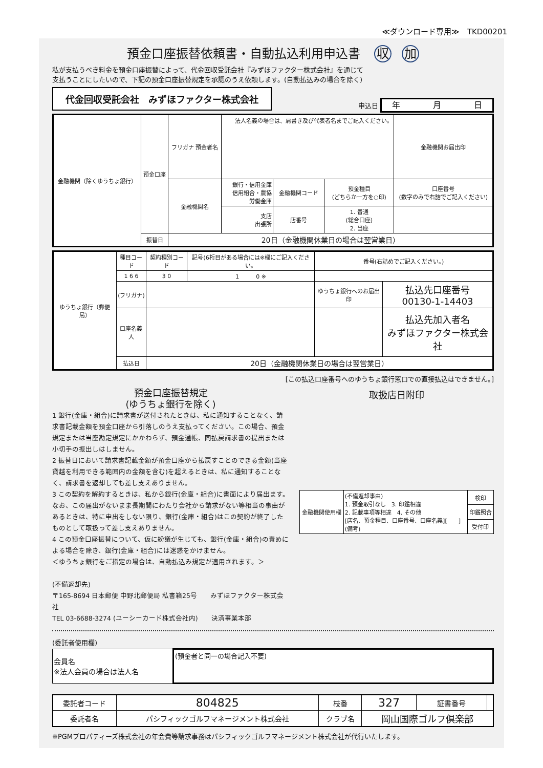≪ダウンロード専用≫　TKD00201
預金口座振替依頼書・自動払込利用申込書 収 加
私が支払うべき料金を預金口座振替によって、代金回収受託会社『みずほファクター株式会社』を通じて
支払うことにしたいので、下記の預金口座振替規定を承認のうえ依頼します。(自動払込みの場合を除く)
代金回収受託会社　みずほファクター株式会社
申込日 年　　　　月　　　　日
| 金融機関（除くゆうちょ銀行） | 預金口座 | フリガナ 預金者名 | 法人名義の場合は、肩書き及び代表者名までご記入ください。 | | | 金融機関お届出印 |
| | | 金融機関名 | 銀行・信用金庫 信用組合・農協 労働金庫 | 金融機関コード | 預金種目 (どちらか一方を○印) | 口座番号 (数字のみで右詰でご記入ください) |
| | | | 支店 出張所 | 店番号 | 1. 普通 (総合口座) 2. 当座 | |
| | 振替日 | 20日（金融機関休業日の場合は翌営業日） | | | | |
| ゆうちょ銀行（郵便局） | 種目コード | | 契約種別コード | 記号(6桁目がある場合には※欄にご記入ください。 | 番号(右詰めでご記入ください。) | |
| | 1 6 6 | | 3 0 | 1 0 ※ | | |
| | (フリガナ) | | | | ゆうちょ銀行へのお届出印 | 払込先口座番号 00130-1-14403 |
| | 口座名義人 | | | | | 払込先加入者名 みずほファクター株式会社 |
| | 払込日 | 20日（金融機関休業日の場合は翌営業日） | | | | |
[この払込口座番号へのゆうちょ銀行窓口での直接払込はできません。]
預金口座振替規定
(ゆうちょ銀行を除く)
1 銀行(金庫・組合)に請求書が送付されたときは、私に通知することなく、請求書記載金額を預金口座から引落しのうえ支払ってください。この場合、預金規定または当座勘定規定にかかわらず、預金通帳、同払戻請求書の提出または小切手の振出しはしません。
2 振替日において請求書記載金額が預金口座から払戻すことのできる金額(当座貸越を利用できる範囲内の金額を含む)を超えるときは、私に通知することなく、請求書を返却しても差し支えありません。
3 この契約を解約するときは、私から銀行(金庫・組合)に書面により届出ます。なお、この届出がないまま長期間にわたり会社から請求がない等相当の事由があるときは、特に申出をしない限り、銀行(金庫・組合)はこの契約が終了したものとして取扱って差し支えありません。
4 この預金口座振替について、仮に紛議が生じても、銀行(金庫・組合)の責めによる場合を除き、銀行(金庫・組合)には迷惑をかけません。
＜ゆうちょ銀行をご指定の場合は、自動払込み規定が適用されます。＞
(不備返却先)
〒165-8694 日本郵便 中野北郵便局 私書箱25号　　みずほファクター株式会社
TEL 03-6688-3274 (ユーシーカード株式会社内)　　決済事業本部
取扱店日附印
| 金融機関使用欄 | (不備返却事由) 1. 預金取引なし 3. 印鑑相違 2. 記載事項等相違 4. その他 [店名、預金種目、口座番号、口座名義][ ] (備考) | 検印 |
| | | 印鑑照合 |
| | | 受付印 |
(委託者使用欄)
| 会員名 ※法人会員の場合は法人名 | (預金者と同一の場合記入不要) |
| 委託者コード | 804825 | 枝番 | 327 | 証書番号 | |
| 委託者名 | パシフィックゴルフマネージメント株式会社 | クラブ名 | 岡山国際ゴルフ倶楽部 | | |
※PGMプロパティーズ株式会社の年会費等請求事務はパシフィックゴルフマネージメント株式会社が代行いたします。